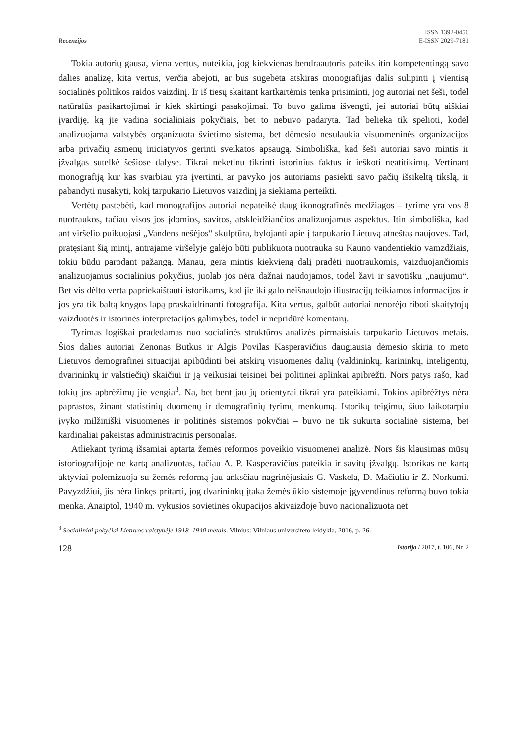Recenzijos
ISSN 1392-0456
E-ISSN 2029-7181
Tokia autorių gausa, viena vertus, nuteikia, jog kiekvienas bendraautoris pateiks itin kompetentingą savo dalies analizę, kita vertus, verčia abejoti, ar bus sugebėta atskiras monografijas dalis sulipinti į vientisą socialinės politikos raidos vaizdinį. Ir iš tiesų skaitant kartkartėmis tenka prisiminti, jog autoriai net šeši, todėl natūralūs pasikartojimai ir kiek skirtingi pasakojimai. To buvo galima išvengti, jei autoriai būtų aiškiai įvardiję, ką jie vadina socialiniais pokyčiais, bet to nebuvo padaryta. Tad belieka tik spėlioti, kodėl analizuojama valstybės organizuota švietimo sistema, bet dėmesio nesulaukia visuomeninės organizacijos arba privačių asmenų iniciatyvos gerinti sveikatos apsaugą. Simboliška, kad šeši autoriai savo mintis ir įžvalgas sutelkė šešiose dalyse. Tikrai neketinu tikrinti istorinius faktus ir ieškoti neatitikimų. Vertinant monografiją kur kas svarbiau yra įvertinti, ar pavyko jos autoriams pasiekti savo pačių išsikeltą tikslą, ir pabandyti nusakyti, kokį tarpukario Lietuvos vaizdinį ja siekiama perteikti.
Vertėtų pastebėti, kad monografijos autoriai nepateikė daug ikonografinės medžiagos – tyrime yra vos 8 nuotraukos, tačiau visos jos įdomios, savitos, atskleidžiančios analizuojamus aspektus. Itin simboliška, kad ant viršelio puikuojasi „Vandens nešėjos“ skulptūra, bylojanti apie į tarpukario Lietuvą atneštas naujoves. Tad, pratęsiant šią mintį, antrajame viršelyje galėjo būti publikuota nuotrauka su Kauno vandentiekio vamzdžiais, tokiu būdu parodant pažangą. Manau, gera mintis kiekvieną dalį pradėti nuotraukomis, vaizduojančiomis analizuojamus socialinius pokyčius, juolab jos nėra dažnai naudojamos, todėl žavi ir savotišku „naujumu“. Bet vis dėlto verta papriekaištauti istorikams, kad jie iki galo neišnaudojo iliustracijų teikiamos informacijos ir jos yra tik baltą knygos lapą praskaidrinanti fotografija. Kita vertus, galbūt autoriai nenorėjo riboti skaitytojų vaizduotės ir istorinės interpretacijos galimybės, todėl ir nepridūrė komentarų.
Tyrimas logiškai pradedamas nuo socialinės struktūros analizės pirmaisiais tarpukario Lietuvos metais. Šios dalies autoriai Zenonas Butkus ir Algis Povilas Kasperavičius daugiausia dėmesio skiria to meto Lietuvos demografinei situacijai apibūdinti bei atskirų visuomenės dalių (valdininkų, karininkų, inteligentų, dvarininkų ir valstiečių) skaičiui ir ją veikusiai teisinei bei politinei aplinkai apibrėžti. Nors patys rašo, kad tokių jos apbrėžimų jie vengia<sup>3</sup>. Na, bet bent jau jų orientyrai tikrai yra pateikiami. Tokios apibrėžtys nėra paprastos, žinant statistinių duomenų ir demografinių tyrimų menkumą. Istorikų teigimu, šiuo laikotarpiu įvyko milžiniški visuomenės ir politinės sistemos pokyčiai – buvo ne tik sukurta socialinė sistema, bet kardinaliai pakeistas administracinis personalas.
Atliekant tyrimą išsamiai aptarta žemės reformos poveikio visuomenei analizė. Nors šis klausimas mūsų istoriografijoje ne kartą analizuotas, tačiau A. P. Kasperavičius pateikia ir savitų įžvalgų. Istorikas ne kartą aktyviai polemizuoja su žemės reformą jau anksčiau nagrinėjusiais G. Vaskela, D. Mačiuliu ir Z. Norkumi. Pavyzdžiui, jis nėra linkęs pritarti, jog dvarininkų įtaka žemės ūkio sistemoje įgyvendinus reformą buvo tokia menka. Anaiptol, 1940 m. vykusios sovietinės okupacijos akivaizdoje buvo nacionalizuota net
<sup>3</sup> Socialiniai pokyčiai Lietuvos valstybėje 1918–1940 metais. Vilnius: Vilniaus universiteto leidykla, 2016, p. 26.
128 Istorija / 2017, t. 106, Nr. 2